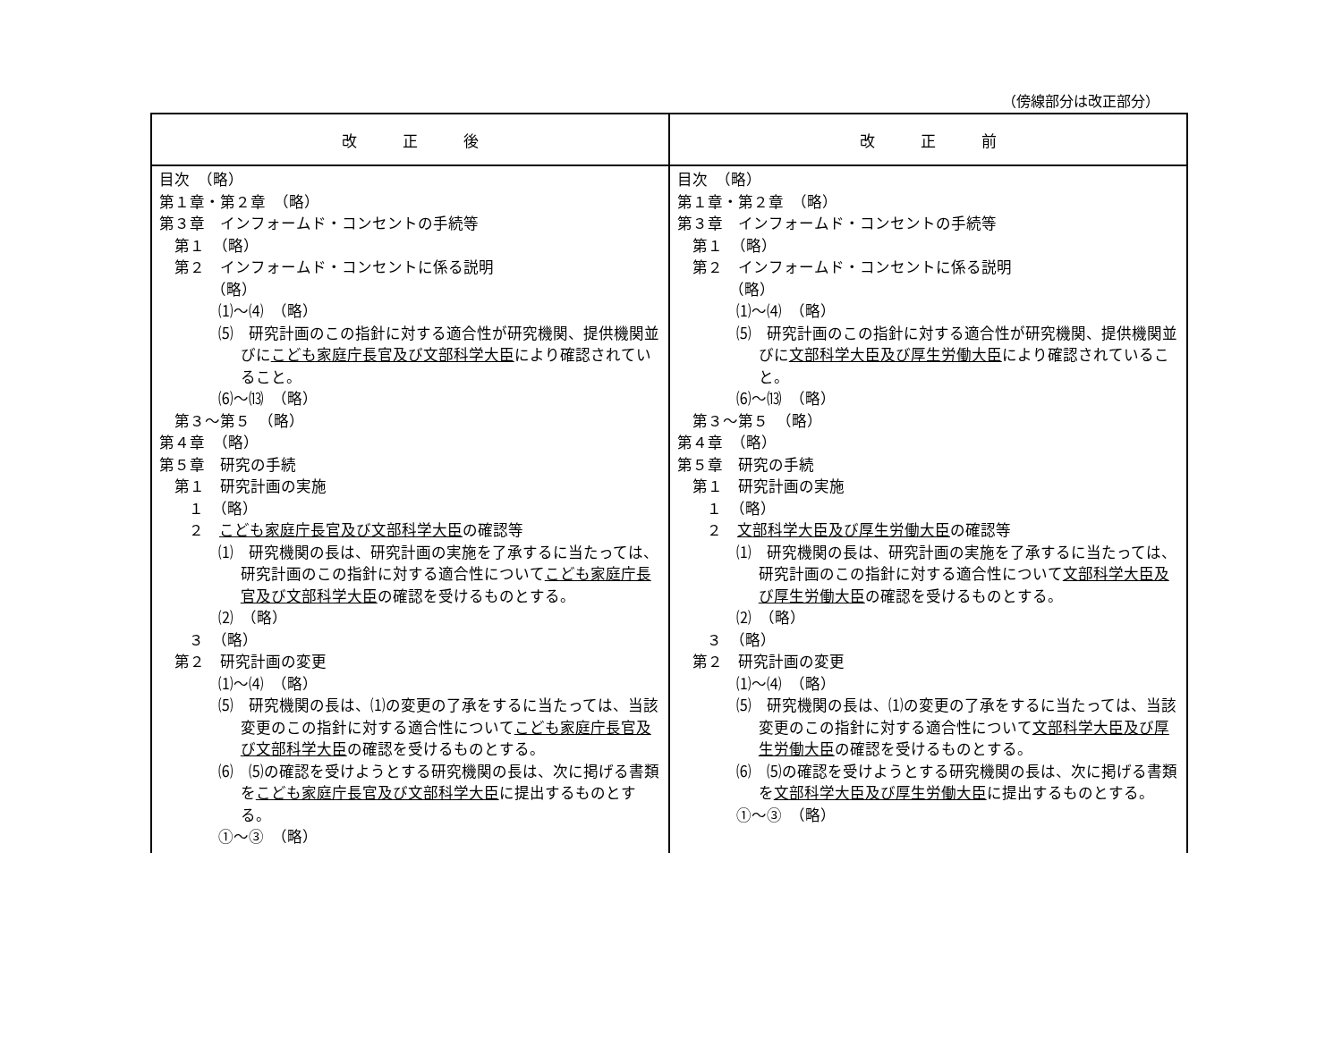（傍線部分は改正部分）
| 改 正 後 | 改 正 前 |
| --- | --- |
| 目次 （略） 第１章・第２章 （略） 第３章 インフォームド・コンセントの手続等 第１ （略） 第２ インフォームド・コンセントに係る説明 （略） ⑴～⑷ （略） ⑸ 研究計画のこの指針に対する適合性が研究機関、提供機関並びに こども家庭庁長官及び文部科学大臣 により確認されていること。 ⑹～⒀ （略） 第３～第５ （略） 第４章 （略） 第５章 研究の手続 第１ 研究計画の実施 １ （略） ２ こども家庭庁長官及び文部科学大臣 の確認等 ⑴ 研究機関の長は、研究計画の実施を了承するに当たっては、研究計画のこの指針に対する適合性について こども家庭庁長官及び文部科学大臣 の確認を受けるものとする。 ⑵ （略） ３ （略） 第２ 研究計画の変更 ⑴～⑷ （略） ⑸ 研究機関の長は、⑴の変更の了承をするに当たっては、当該変更のこの指針に対する適合性について こども家庭庁長官及び文部科学大臣 の確認を受けるものとする。 ⑹ ⑸の確認を受けようとする研究機関の長は、次に掲げる書類を こども家庭庁長官及び文部科学大臣 に提出するものとする。 ①～③ （略） | 目次 （略） 第１章・第２章 （略） 第３章 インフォームド・コンセントの手続等 第１ （略） 第２ インフォームド・コンセントに係る説明 （略） ⑴～⑷ （略） ⑸ 研究計画のこの指針に対する適合性が研究機関、提供機関並びに 文部科学大臣及び厚生労働大臣 により確認されていること。 ⑹～⒀ （略） 第３～第５ （略） 第４章 （略） 第５章 研究の手続 第１ 研究計画の実施 １ （略） ２ 文部科学大臣及び厚生労働大臣 の確認等 ⑴ 研究機関の長は、研究計画の実施を了承するに当たっては、研究計画のこの指針に対する適合性について 文部科学大臣及び厚生労働大臣 の確認を受けるものとする。 ⑵ （略） ３ （略） 第２ 研究計画の変更 ⑴～⑷ （略） ⑸ 研究機関の長は、⑴の変更の了承をするに当たっては、当該変更のこの指針に対する適合性について 文部科学大臣及び厚生労働大臣 の確認を受けるものとする。 ⑹ ⑸の確認を受けようとする研究機関の長は、次に掲げる書類を 文部科学大臣及び厚生労働大臣 に提出するものとする。 ①～③ （略） |